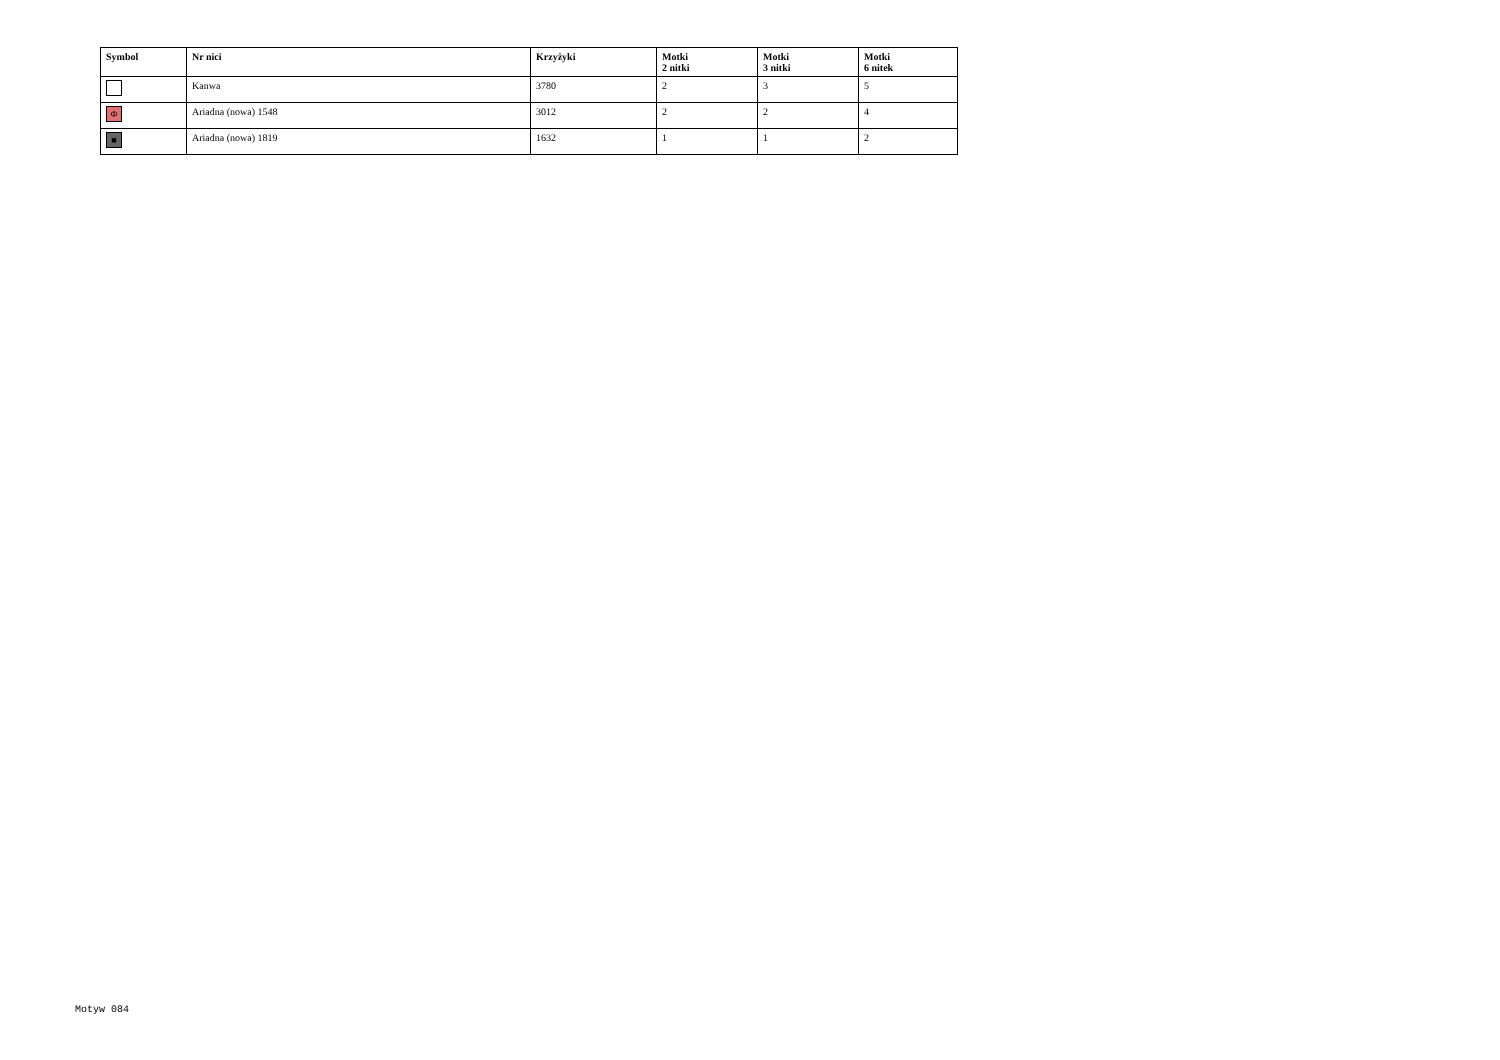| Symbol | Nr nici | Krzyżyki | Motki 2 nitki | Motki 3 nitki | Motki 6 nitek |
| --- | --- | --- | --- | --- | --- |
| | Kanwa | 3780 | 2 | 3 | 5 |
| Φ | Ariadna (nowa) 1548 | 3012 | 2 | 2 | 4 |
| ■ | Ariadna (nowa) 1819 | 1632 | 1 | 1 | 2 |
Motyw 084